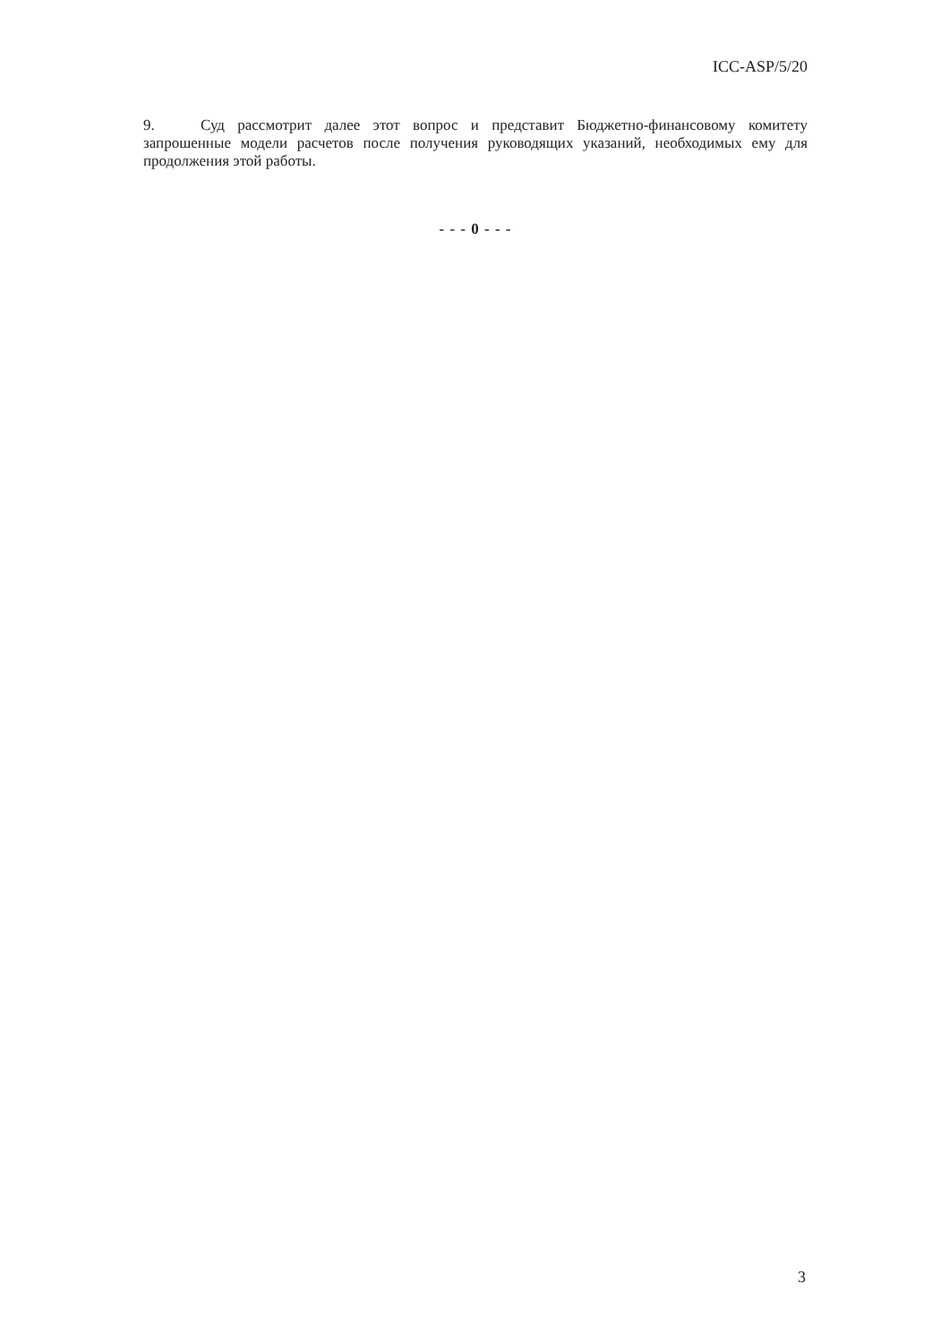ICC-ASP/5/20
9. Суд рассмотрит далее этот вопрос и представит Бюджетно-финансовому комитету запрошенные модели расчетов после получения руководящих указаний, необходимых ему для продолжения этой работы.
- - - 0 - - -
3